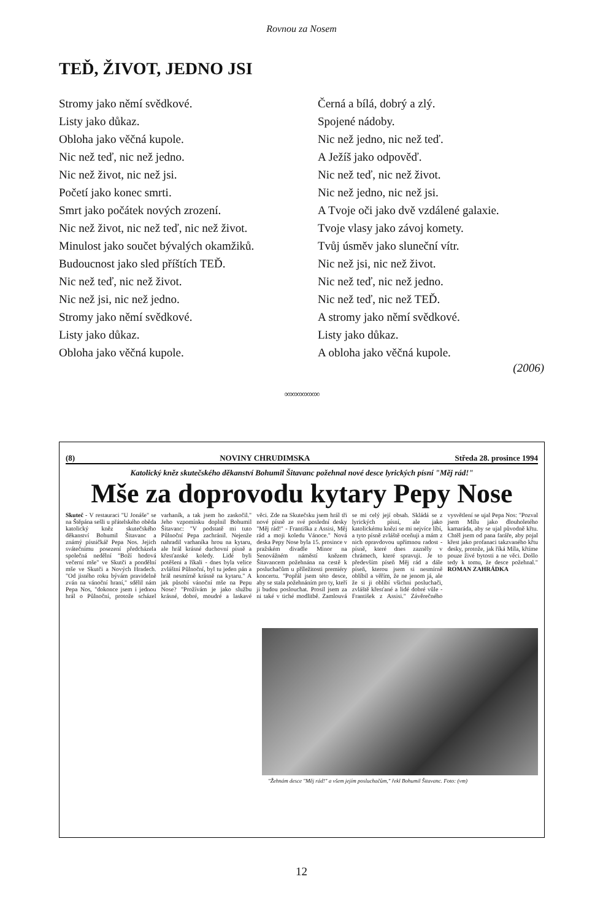Rovnou za Nosem
TEĎ, ŽIVOT, JEDNO JSI
Stromy jako němí svědkové.
Listy jako důkaz.
Obloha jako věčná kupole.
Nic než teď, nic než jedno.
Nic než život, nic než jsi.
Početí jako konec smrti.
Smrt jako počátek nových zrození.
Nic než život, nic než teď, nic než život.
Minulost jako součet bývalých okamžiků.
Budoucnost jako sled příštích TEĎ.
Nic než teď, nic než život.
Nic než jsi, nic než jedno.
Stromy jako němí svědkové.
Listy jako důkaz.
Obloha jako věčná kupole.
Černá a bílá, dobrý a zlý.
Spojené nádoby.
Nic než jedno, nic než teď.
A Ježíš jako odpověď.
Nic než teď, nic než život.
Nic než jedno, nic než jsi.
A Tvoje oči jako dvě vzdálené galaxie.
Tvoje vlasy jako závoj komety.
Tvůj úsměv jako sluneční vítr.
Nic než jsi, nic než život.
Nic než teď, nic než jedno.
Nic než teď, nic než TEĎ.
A stromy jako němí svědkové.
Listy jako důkaz.
A obloha jako věčná kupole.
(2006)
∞∞∞∞∞∞∞
(8) NOVINY CHRUDIMSKA Středa 28. prosince 1994
Katolický kněz skutečského děkanství Bohumil Šitavanc požehnal nové desce lyrických písní "Měj rád!"
Mše za doprovodu kytary Pepy Nose
Skuteč - V restauraci "U Jonáše" se na Štěpána sešli u přátelského oběda katolický kněz skutečského děkanství Bohumil Šitavanc a známý písničkář Pepa Nos. Jejich svátečnímu posezení předcházela společná nedělní "Boží hodová večerní mše" ve Skutči a pondělní mše ve Skutči a Nových Hradech. "Od jistého roku bývám pravidelně zván na vánoční hraní," sdělil nám Pepa Nos, "dokonce jsem i jednou hrál o Půlnoční, protože scházel varhaník, a tak jsem ho zaskočil." Jeho vzpomínku doplnil Bohumil Šitavanc: "V podstatě mi tuto Půlnoční Pepa zachránil. Nejenže nahradil varhaníka hrou na kytaru, ale hrál krásné duchovní písně a křesťanské koledy. Lidé byli potěšeni a říkali - dnes byla velice zvláštní Půlnoční, byl tu jeden pán a hrál nesmírně krásně na kytaru." A jak působí vánoční mše na Pepu Nose? "Prožívám je jako službu krásné, dobré, moudré a laskavé věci. Zde na Skutečsku jsem hrál tři nové písně ze své poslední desky "Měj rád!" - Františka z Assisi, Měj rád a moji koledu Vánoce." Nová deska Pepy Nose byla 15. prosince v pražském divadle Minor na Senovážném náměstí knězem Šitavancem požehnána na cestě k posluchačům u příležitosti premiéry koncertu. "Popřál jsem této desce, aby se stala požehnáním pro ty, kteří ji budou poslouchat. Prosil jsem za ni také v tiché modlitbě. Zamlouvá se mi celý její obsah. Skládá se z lyrických písní, ale jako katolickému knězi se mi nejvíce líbí, a tyto písně zvláště oceňuji a mám z nich opravdovou upřímnou radost - písně, které dnes zazněly v chrámech, které spravuji. Je to především píseň Měj rád a dále píseň, kterou jsem si nesmírně oblíbil a věřím, že ne jenom já, ale že si ji oblíbí všichni posluchači, zvláště křesťané a lidé dobré vůle - František z Assisi." Závěrečného vysvětlení se ujal Pepa Nos: "Pozval jsem Mílu jako dlouholetého kamaráda, aby se ujal původně křtu. Chtěl jsem od pana faráře, aby pojal křest jako profanaci takzvaného křtu desky, protože, jak říká Míla, křtíme pouze živé bytosti a ne věci. Došlo tedy k tomu, že desce požehnal." ROMAN ZAHRÁDKA
"Žehnám desce "Měj rád!" a všem jejím posluchačům," řekl Bohumil Šitavanc. Foto: (vm)
12